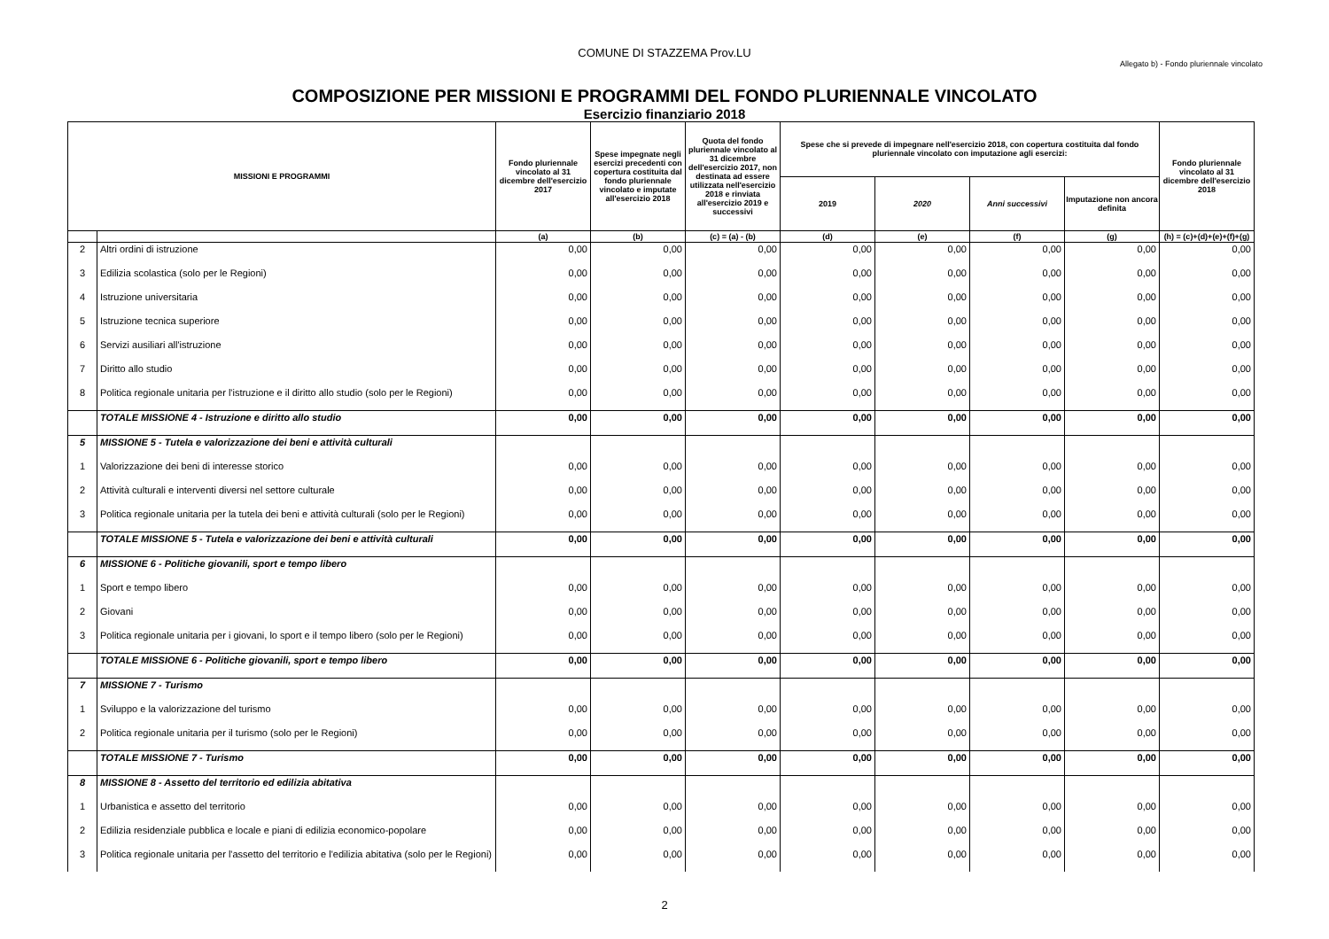COMUNE DI STAZZEMA Prov.LU
Allegato b) - Fondo pluriennale vincolato
COMPOSIZIONE PER MISSIONI E PROGRAMMI DEL FONDO PLURIENNALE VINCOLATO
Esercizio finanziario 2018
| MISSIONI E PROGRAMMI | | Fondo pluriennale vincolato al 31 dicembre dell'esercizio 2017 | Spese impegnate negli esercizi precedenti con copertura costituita dal fondo pluriennale vincolato e imputate all'esercizio 2018 | Quota del fondo pluriennale vincolato al 31 dicembre dell'esercizio 2017, non destinata ad essere utilizzata nell'esercizio 2018 e rinviata all'esercizio 2019 e successivi | Spese che si prevede di impegnare nell'esercizio 2018, con copertura costituita dal fondo pluriennale vincolato con imputazione agli esercizi: | | | | Fondo pluriennale vincolato al 31 dicembre dell'esercizio 2018 |
| --- | --- | --- | --- | --- | --- | --- | --- | --- | --- |
| | | | | | 2019 | 2020 | Anni successivi | Imputazione non ancora definita | |
| | | (a) | (b) | (c) = (a) - (b) | (d) | (e) | (f) | (g) | (h) = (c)+(d)+(e)+(f)+(g) |
| 2 | Altri ordini di istruzione | 0,00 | 0,00 | 0,00 | 0,00 | 0,00 | 0,00 | 0,00 | 0,00 |
| 3 | Edilizia scolastica (solo per le Regioni) | 0,00 | 0,00 | 0,00 | 0,00 | 0,00 | 0,00 | 0,00 | 0,00 |
| 4 | Istruzione universitaria | 0,00 | 0,00 | 0,00 | 0,00 | 0,00 | 0,00 | 0,00 | 0,00 |
| 5 | Istruzione tecnica superiore | 0,00 | 0,00 | 0,00 | 0,00 | 0,00 | 0,00 | 0,00 | 0,00 |
| 6 | Servizi ausiliari all'istruzione | 0,00 | 0,00 | 0,00 | 0,00 | 0,00 | 0,00 | 0,00 | 0,00 |
| 7 | Diritto allo studio | 0,00 | 0,00 | 0,00 | 0,00 | 0,00 | 0,00 | 0,00 | 0,00 |
| 8 | Politica regionale unitaria per l'istruzione e il diritto allo studio (solo per le Regioni) | 0,00 | 0,00 | 0,00 | 0,00 | 0,00 | 0,00 | 0,00 | 0,00 |
| | TOTALE MISSIONE 4 - Istruzione e diritto allo studio | 0,00 | 0,00 | 0,00 | 0,00 | 0,00 | 0,00 | 0,00 | 0,00 |
| 5 | MISSIONE 5 - Tutela e valorizzazione dei beni e attività culturali | | | | | | | | |
| 1 | Valorizzazione dei beni di interesse storico | 0,00 | 0,00 | 0,00 | 0,00 | 0,00 | 0,00 | 0,00 | 0,00 |
| 2 | Attività culturali e interventi diversi nel settore culturale | 0,00 | 0,00 | 0,00 | 0,00 | 0,00 | 0,00 | 0,00 | 0,00 |
| 3 | Politica regionale unitaria per la tutela dei beni e attività culturali (solo per le Regioni) | 0,00 | 0,00 | 0,00 | 0,00 | 0,00 | 0,00 | 0,00 | 0,00 |
| | TOTALE MISSIONE 5 - Tutela e valorizzazione dei beni e attività culturali | 0,00 | 0,00 | 0,00 | 0,00 | 0,00 | 0,00 | 0,00 | 0,00 |
| 6 | MISSIONE 6 - Politiche giovanili, sport e tempo libero | | | | | | | | |
| 1 | Sport e tempo libero | 0,00 | 0,00 | 0,00 | 0,00 | 0,00 | 0,00 | 0,00 | 0,00 |
| 2 | Giovani | 0,00 | 0,00 | 0,00 | 0,00 | 0,00 | 0,00 | 0,00 | 0,00 |
| 3 | Politica regionale unitaria per i giovani, lo sport e il tempo libero (solo per le Regioni) | 0,00 | 0,00 | 0,00 | 0,00 | 0,00 | 0,00 | 0,00 | 0,00 |
| | TOTALE MISSIONE 6 - Politiche giovanili, sport e tempo libero | 0,00 | 0,00 | 0,00 | 0,00 | 0,00 | 0,00 | 0,00 | 0,00 |
| 7 | MISSIONE 7 - Turismo | | | | | | | | |
| 1 | Sviluppo e la valorizzazione del turismo | 0,00 | 0,00 | 0,00 | 0,00 | 0,00 | 0,00 | 0,00 | 0,00 |
| 2 | Politica regionale unitaria per il turismo (solo per le Regioni) | 0,00 | 0,00 | 0,00 | 0,00 | 0,00 | 0,00 | 0,00 | 0,00 |
| | TOTALE MISSIONE 7 - Turismo | 0,00 | 0,00 | 0,00 | 0,00 | 0,00 | 0,00 | 0,00 | 0,00 |
| 8 | MISSIONE 8 - Assetto del territorio ed edilizia abitativa | | | | | | | | |
| 1 | Urbanistica e assetto del territorio | 0,00 | 0,00 | 0,00 | 0,00 | 0,00 | 0,00 | 0,00 | 0,00 |
| 2 | Edilizia residenziale pubblica e locale e piani di edilizia economico-popolare | 0,00 | 0,00 | 0,00 | 0,00 | 0,00 | 0,00 | 0,00 | 0,00 |
| 3 | Politica regionale unitaria per l'assetto del territorio e l'edilizia abitativa (solo per le Regioni) | 0,00 | 0,00 | 0,00 | 0,00 | 0,00 | 0,00 | 0,00 | 0,00 |
2